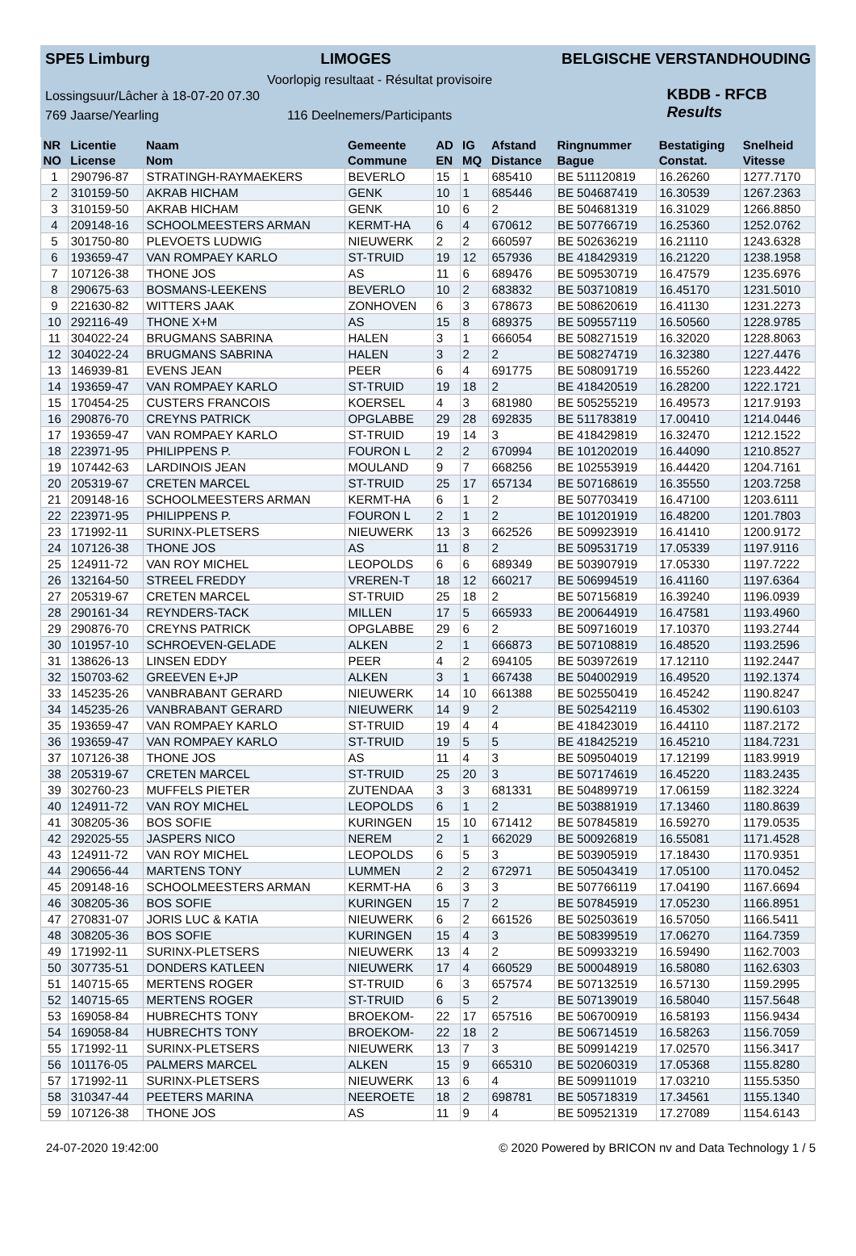SPE5 Limburg LIMOGES BELGISCHE VERSTANDHOUDING
Voorlopig resultaat - Résultat provisoire
Lossingsuur/Lâcher à 18-07-20 07.30
769 Jaarse/Yearling 116 Deelnemers/Participants
KBDB - RFCB
Results
| NR | Licentie | Naam | Gemeente | AD | IG | Afstand | Ringnummer | Bestatiging | Snelheid |
| --- | --- | --- | --- | --- | --- | --- | --- | --- | --- |
| NO | License | Nom | Commune | EN | MQ | Distance | Bague | Constat. | Vitesse |
| 1 | 290796-87 | STRATINGH-RAYMAEKERS | BEVERLO | 15 | 1 | 685410 | BE 511120819 | 16.26260 | 1277.7170 |
| 2 | 310159-50 | AKRAB HICHAM | GENK | 10 | 1 | 685446 | BE 504687419 | 16.30539 | 1267.2363 |
| 3 | 310159-50 | AKRAB HICHAM | GENK | 10 | 6 | 2 | BE 504681319 | 16.31029 | 1266.8850 |
| 4 | 209148-16 | SCHOOLMEESTERS ARMAN | KERMT-HA | 6 | 4 | 670612 | BE 507766719 | 16.25360 | 1252.0762 |
| 5 | 301750-80 | PLEVOETS LUDWIG | NIEUWERK | 2 | 2 | 660597 | BE 502636219 | 16.21110 | 1243.6328 |
| 6 | 193659-47 | VAN ROMPAEY KARLO | ST-TRUID | 19 | 12 | 657936 | BE 418429319 | 16.21220 | 1238.1958 |
| 7 | 107126-38 | THONE JOS | AS | 11 | 6 | 689476 | BE 509530719 | 16.47579 | 1235.6976 |
| 8 | 290675-63 | BOSMANS-LEEKENS | BEVERLO | 10 | 2 | 683832 | BE 503710819 | 16.45170 | 1231.5010 |
| 9 | 221630-82 | WITTERS JAAK | ZONHOVEN | 6 | 3 | 678673 | BE 508620619 | 16.41130 | 1231.2273 |
| 10 | 292116-49 | THONE X+M | AS | 15 | 8 | 689375 | BE 509557119 | 16.50560 | 1228.9785 |
| 11 | 304022-24 | BRUGMANS SABRINA | HALEN | 3 | 1 | 666054 | BE 508271519 | 16.32020 | 1228.8063 |
| 12 | 304022-24 | BRUGMANS SABRINA | HALEN | 3 | 2 | 2 | BE 508274719 | 16.32380 | 1227.4476 |
| 13 | 146939-81 | EVENS JEAN | PEER | 6 | 4 | 691775 | BE 508091719 | 16.55260 | 1223.4422 |
| 14 | 193659-47 | VAN ROMPAEY KARLO | ST-TRUID | 19 | 18 | 2 | BE 418420519 | 16.28200 | 1222.1721 |
| 15 | 170454-25 | CUSTERS FRANCOIS | KOERSEL | 4 | 3 | 681980 | BE 505255219 | 16.49573 | 1217.9193 |
| 16 | 290876-70 | CREYNS PATRICK | OPGLABBE | 29 | 28 | 692835 | BE 511783819 | 17.00410 | 1214.0446 |
| 17 | 193659-47 | VAN ROMPAEY KARLO | ST-TRUID | 19 | 14 | 3 | BE 418429819 | 16.32470 | 1212.1522 |
| 18 | 223971-95 | PHILIPPENS P. | FOURON L | 2 | 2 | 670994 | BE 101202019 | 16.44090 | 1210.8527 |
| 19 | 107442-63 | LARDINOIS JEAN | MOULAND | 9 | 7 | 668256 | BE 102553919 | 16.44420 | 1204.7161 |
| 20 | 205319-67 | CRETEN MARCEL | ST-TRUID | 25 | 17 | 657134 | BE 507168619 | 16.35550 | 1203.7258 |
| 21 | 209148-16 | SCHOOLMEESTERS ARMAN | KERMT-HA | 6 | 1 | 2 | BE 507703419 | 16.47100 | 1203.6111 |
| 22 | 223971-95 | PHILIPPENS P. | FOURON L | 2 | 1 | 2 | BE 101201919 | 16.48200 | 1201.7803 |
| 23 | 171992-11 | SURINX-PLETSERS | NIEUWERK | 13 | 3 | 662526 | BE 509923919 | 16.41410 | 1200.9172 |
| 24 | 107126-38 | THONE JOS | AS | 11 | 8 | 2 | BE 509531719 | 17.05339 | 1197.9116 |
| 25 | 124911-72 | VAN ROY MICHEL | LEOPOLDS | 6 | 6 | 689349 | BE 503907919 | 17.05330 | 1197.7222 |
| 26 | 132164-50 | STREEL FREDDY | VREREN-T | 18 | 12 | 660217 | BE 506994519 | 16.41160 | 1197.6364 |
| 27 | 205319-67 | CRETEN MARCEL | ST-TRUID | 25 | 18 | 2 | BE 507156819 | 16.39240 | 1196.0939 |
| 28 | 290161-34 | REYNDERS-TACK | MILLEN | 17 | 5 | 665933 | BE 200644919 | 16.47581 | 1193.4960 |
| 29 | 290876-70 | CREYNS PATRICK | OPGLABBE | 29 | 6 | 2 | BE 509716019 | 17.10370 | 1193.2744 |
| 30 | 101957-10 | SCHROEVEN-GELADE | ALKEN | 2 | 1 | 666873 | BE 507108819 | 16.48520 | 1193.2596 |
| 31 | 138626-13 | LINSEN EDDY | PEER | 4 | 2 | 694105 | BE 503972619 | 17.12110 | 1192.2447 |
| 32 | 150703-62 | GREEVEN E+JP | ALKEN | 3 | 1 | 667438 | BE 504002919 | 16.49520 | 1192.1374 |
| 33 | 145235-26 | VANBRABANT GERARD | NIEUWERK | 14 | 10 | 661388 | BE 502550419 | 16.45242 | 1190.8247 |
| 34 | 145235-26 | VANBRABANT GERARD | NIEUWERK | 14 | 9 | 2 | BE 502542119 | 16.45302 | 1190.6103 |
| 35 | 193659-47 | VAN ROMPAEY KARLO | ST-TRUID | 19 | 4 | 4 | BE 418423019 | 16.44110 | 1187.2172 |
| 36 | 193659-47 | VAN ROMPAEY KARLO | ST-TRUID | 19 | 5 | 5 | BE 418425219 | 16.45210 | 1184.7231 |
| 37 | 107126-38 | THONE JOS | AS | 11 | 4 | 3 | BE 509504019 | 17.12199 | 1183.9919 |
| 38 | 205319-67 | CRETEN MARCEL | ST-TRUID | 25 | 20 | 3 | BE 507174619 | 16.45220 | 1183.2435 |
| 39 | 302760-23 | MUFFELS PIETER | ZUTENDAA | 3 | 3 | 681331 | BE 504899719 | 17.06159 | 1182.3224 |
| 40 | 124911-72 | VAN ROY MICHEL | LEOPOLDS | 6 | 1 | 2 | BE 503881919 | 17.13460 | 1180.8639 |
| 41 | 308205-36 | BOS SOFIE | KURINGEN | 15 | 10 | 671412 | BE 507845819 | 16.59270 | 1179.0535 |
| 42 | 292025-55 | JASPERS NICO | NEREM | 2 | 1 | 662029 | BE 500926819 | 16.55081 | 1171.4528 |
| 43 | 124911-72 | VAN ROY MICHEL | LEOPOLDS | 6 | 5 | 3 | BE 503905919 | 17.18430 | 1170.9351 |
| 44 | 290656-44 | MARTENS TONY | LUMMEN | 2 | 2 | 672971 | BE 505043419 | 17.05100 | 1170.0452 |
| 45 | 209148-16 | SCHOOLMEESTERS ARMAN | KERMT-HA | 6 | 3 | 3 | BE 507766119 | 17.04190 | 1167.6694 |
| 46 | 308205-36 | BOS SOFIE | KURINGEN | 15 | 7 | 2 | BE 507845919 | 17.05230 | 1166.8951 |
| 47 | 270831-07 | JORIS LUC & KATIA | NIEUWERK | 6 | 2 | 661526 | BE 502503619 | 16.57050 | 1166.5411 |
| 48 | 308205-36 | BOS SOFIE | KURINGEN | 15 | 4 | 3 | BE 508399519 | 17.06270 | 1164.7359 |
| 49 | 171992-11 | SURINX-PLETSERS | NIEUWERK | 13 | 4 | 2 | BE 509933219 | 16.59490 | 1162.7003 |
| 50 | 307735-51 | DONDERS KATLEEN | NIEUWERK | 17 | 4 | 660529 | BE 500048919 | 16.58080 | 1162.6303 |
| 51 | 140715-65 | MERTENS ROGER | ST-TRUID | 6 | 3 | 657574 | BE 507132519 | 16.57130 | 1159.2995 |
| 52 | 140715-65 | MERTENS ROGER | ST-TRUID | 6 | 5 | 2 | BE 507139019 | 16.58040 | 1157.5648 |
| 53 | 169058-84 | HUBRECHTS TONY | BROEKOM- | 22 | 17 | 657516 | BE 506700919 | 16.58193 | 1156.9434 |
| 54 | 169058-84 | HUBRECHTS TONY | BROEKOM- | 22 | 18 | 2 | BE 506714519 | 16.58263 | 1156.7059 |
| 55 | 171992-11 | SURINX-PLETSERS | NIEUWERK | 13 | 7 | 3 | BE 509914219 | 17.02570 | 1156.3417 |
| 56 | 101176-05 | PALMERS MARCEL | ALKEN | 15 | 9 | 665310 | BE 502060319 | 17.05368 | 1155.8280 |
| 57 | 171992-11 | SURINX-PLETSERS | NIEUWERK | 13 | 6 | 4 | BE 509911019 | 17.03210 | 1155.5350 |
| 58 | 310347-44 | PEETERS MARINA | NEEROETE | 18 | 2 | 698781 | BE 505718319 | 17.34561 | 1155.1340 |
| 59 | 107126-38 | THONE JOS | AS | 11 | 9 | 4 | BE 509521319 | 17.27089 | 1154.6143 |
24-07-2020 19:42:00 © 2020 Powered by BRICON nv and Data Technology 1 / 5